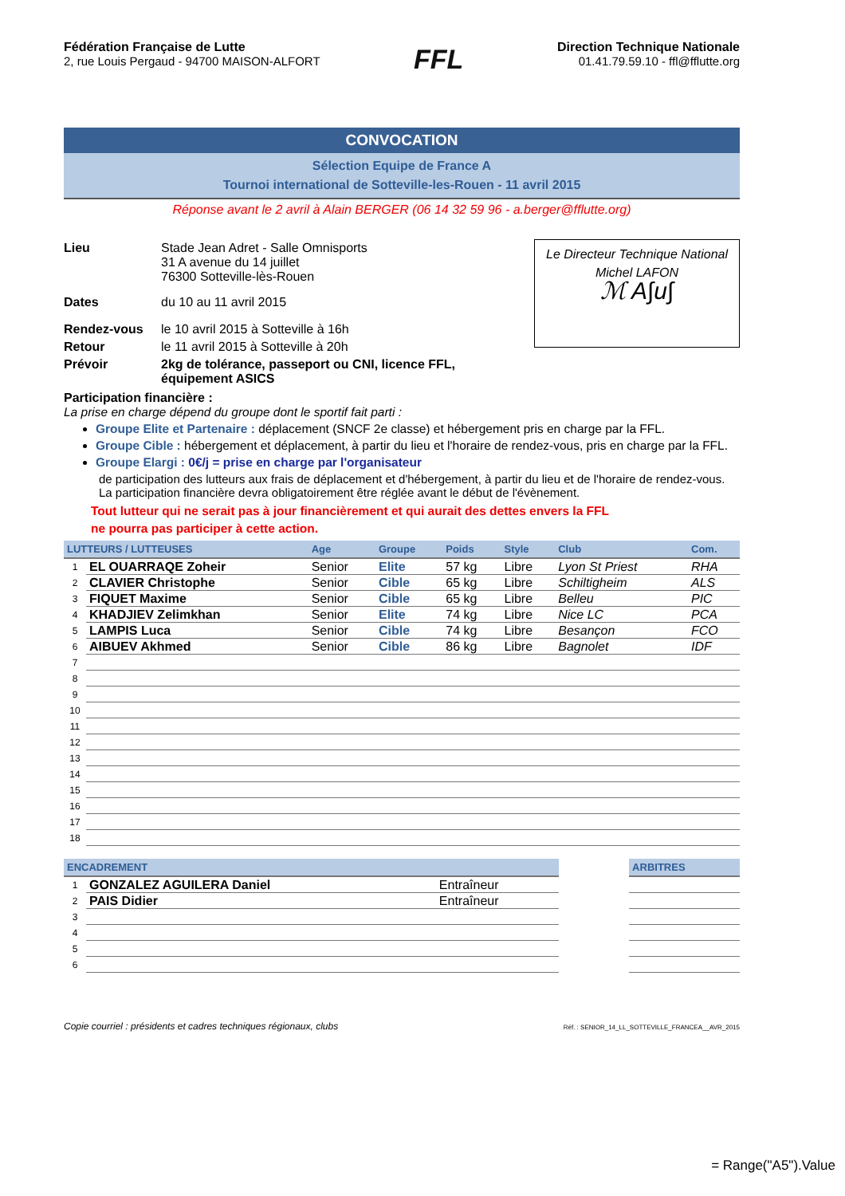Fédération Française de Lutte
2, rue Louis Pergaud - 94700 MAISON-ALFORT
FFL
Direction Technique Nationale
01.41.79.59.10 - ffl@fflutte.org
CONVOCATION
Sélection Equipe de France A
Tournoi international de Sotteville-les-Rouen - 11 avril 2015
Réponse avant le 2 avril à Alain BERGER (06 14 32 59 96 - a.berger@fflutte.org)
Le Directeur Technique National
Michel LAFON
ℳ A∫u∫
| Lieu | Stade Jean Adret - Salle Omnisports 31 A avenue du 14 juillet 76300 Sotteville-lès-Rouen |
| Dates | du 10 au 11 avril 2015 |
| Rendez-vous | le 10 avril 2015 à Sotteville à 16h |
| Retour | le 11 avril 2015 à Sotteville à 20h |
| Prévoir | 2kg de tolérance, passeport ou CNI, licence FFL, équipement ASICS |
Participation financière :
La prise en charge dépend du groupe dont le sportif fait parti :
Groupe Elite et Partenaire : déplacement (SNCF 2e classe) et hébergement pris en charge par la FFL.
Groupe Cible : hébergement et déplacement, à partir du lieu et l'horaire de rendez-vous, pris en charge par la FFL.
Groupe Elargi : 0€/j = prise en charge par l'organisateur
de participation des lutteurs aux frais de déplacement et d'hébergement, à partir du lieu et de l'horaire de rendez-vous. La participation financière devra obligatoirement être réglée avant le début de l'évènement.
Tout lutteur qui ne serait pas à jour financièrement et qui aurait des dettes envers la FFL
ne pourra pas participer à cette action.
| LUTTEURS / LUTTEUSES | | Age | Groupe | Poids | Style | Club | Com. |
| --- | --- | --- | --- | --- | --- | --- | --- |
| 1 | EL OUARRAQE Zoheir | Senior | Elite | 57 kg | Libre | Lyon St Priest | RHA |
| 2 | CLAVIER Christophe | Senior | Cible | 65 kg | Libre | Schiltigheim | ALS |
| 3 | FIQUET Maxime | Senior | Cible | 65 kg | Libre | Belleu | PIC |
| 4 | KHADJIEV Zelimkhan | Senior | Elite | 74 kg | Libre | Nice LC | PCA |
| 5 | LAMPIS Luca | Senior | Cible | 74 kg | Libre | Besançon | FCO |
| 6 | AIBUEV Akhmed | Senior | Cible | 86 kg | Libre | Bagnolet | IDF |
| 7 | | | | | | | |
| 8 | | | | | | | |
| 9 | | | | | | | |
| 10 | | | | | | | |
| 11 | | | | | | | |
| 12 | | | | | | | |
| 13 | | | | | | | |
| 14 | | | | | | | |
| 15 | | | | | | | |
| 16 | | | | | | | |
| 17 | | | | | | | |
| 18 | | | | | | | |
| ENCADREMENT | | | | ARBITRES |
| --- | --- | --- | --- | --- |
| 1 | GONZALEZ AGUILERA Daniel | Entraîneur | | |
| 2 | PAIS Didier | Entraîneur | | |
| 3 | | | | |
| 4 | | | | |
| 5 | | | | |
| 6 | | | | |
Copie courriel : présidents et cadres techniques régionaux, clubs Réf. : SENIOR_14_LL_SOTTEVILLE_FRANCEA__AVR_2015
= Range("A5").Value